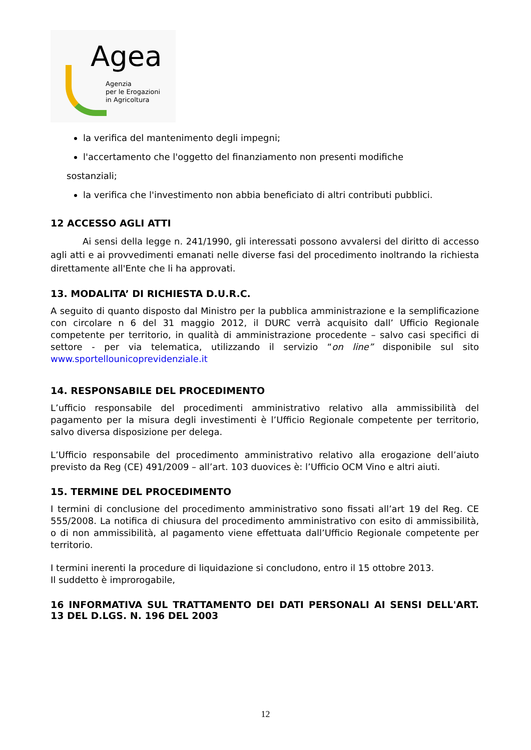Agea
Agenzia
per le Erogazioni
in Agricoltura
la verifica del mantenimento degli impegni;
l'accertamento che l'oggetto del finanziamento non presenti modifiche
sostanziali;
la verifica che l'investimento non abbia beneficiato di altri contributi pubblici.
12 ACCESSO AGLI ATTI
Ai sensi della legge n. 241/1990, gli interessati possono avvalersi del diritto di accesso agli atti e ai provvedimenti emanati nelle diverse fasi del procedimento inoltrando la richiesta direttamente all'Ente che li ha approvati.
13. MODALITA’ DI RICHIESTA D.U.R.C.
A seguito di quanto disposto dal Ministro per la pubblica amministrazione e la semplificazione con circolare n 6 del 31 maggio 2012, il DURC verrà acquisito dall’ Ufficio Regionale competente per territorio, in qualità di amministrazione procedente – salvo casi specifici di settore - per via telematica, utilizzando il servizio “on line” disponibile sul sito www.sportellounicoprevidenziale.it
14. RESPONSABILE DEL PROCEDIMENTO
L’ufficio responsabile del procedimenti amministrativo relativo alla ammissibilità del pagamento per la misura degli investimenti è l’Ufficio Regionale competente per territorio, salvo diversa disposizione per delega.
L’Ufficio responsabile del procedimento amministrativo relativo alla erogazione dell’aiuto previsto da Reg (CE) 491/2009 – all’art. 103 duovices è: l’Ufficio OCM Vino e altri aiuti.
15. TERMINE DEL PROCEDIMENTO
I termini di conclusione del procedimento amministrativo sono fissati all’art 19 del Reg. CE 555/2008. La notifica di chiusura del procedimento amministrativo con esito di ammissibilità, o di non ammissibilità, al pagamento viene effettuata dall’Ufficio Regionale competente per territorio.
I termini inerenti la procedure di liquidazione si concludono, entro il 15 ottobre 2013.
Il suddetto è improrogabile,
16 INFORMATIVA SUL TRATTAMENTO DEI DATI PERSONALI AI SENSI DELL'ART. 13 DEL D.LGS. N. 196 DEL 2003
12